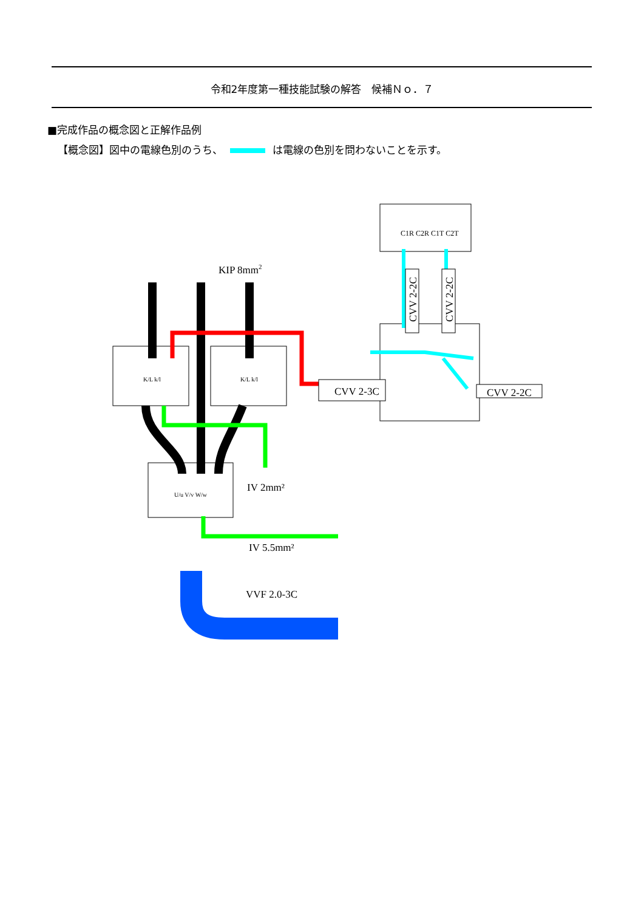令和2年度第一種技能試験の解答　候補Ｎｏ．７
■完成作品の概念図と正解作品例
【概念図】図中の電線色別のうち、 は電線の色別を問わないことを示す。
KIP 8mm2
CVV 2-3C
CVV 2-2C
CVV 2-2C
CVV 2-2C
C1R C2R C1T C2T
K/L k/l
K/L k/l
U/u V/v W/w
IV 2mm²
IV 5.5mm²
VVF 2.0-3C